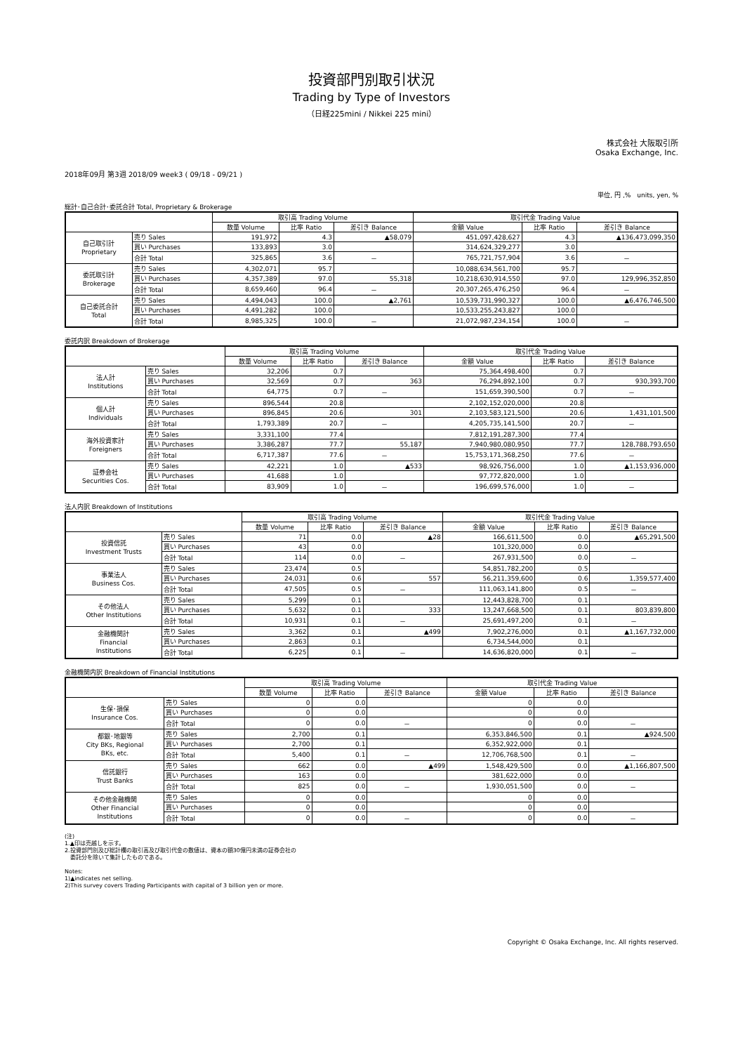投資部門別取引状況
Trading by Type of Investors
（日経225mini / Nikkei 225 mini）
株式会社 大阪取引所
Osaka Exchange, Inc.
2018年09月 第3週 2018/09 week3 ( 09/18 - 09/21 )
単位, 円 ,%　units, yen, %
総計･自己合計･委託合計 Total, Proprietary & Brokerage
| | | 取引高 Trading Volume | | | 取引代金 Trading Value | | |
| --- | --- | --- | --- | --- | --- | --- | --- |
| | | 数量 Volume | 比率 Ratio | 差引き Balance | 金額 Value | 比率 Ratio | 差引き Balance |
| 自己取引計 Proprietary | 売り Sales | 191,972 | 4.3 | ▲58,079 | 451,097,428,627 | 4.3 | ▲136,473,099,350 |
| | 買い Purchases | 133,893 | 3.0 | | 314,624,329,277 | 3.0 | |
| | 合計 Total | 325,865 | 3.6 | － | 765,721,757,904 | 3.6 | － |
| 委託取引計 Brokerage | 売り Sales | 4,302,071 | 95.7 | | 10,088,634,561,700 | 95.7 | |
| | 買い Purchases | 4,357,389 | 97.0 | 55,318 | 10,218,630,914,550 | 97.0 | 129,996,352,850 |
| | 合計 Total | 8,659,460 | 96.4 | － | 20,307,265,476,250 | 96.4 | － |
| 自己委託合計 Total | 売り Sales | 4,494,043 | 100.0 | ▲2,761 | 10,539,731,990,327 | 100.0 | ▲6,476,746,500 |
| | 買い Purchases | 4,491,282 | 100.0 | | 10,533,255,243,827 | 100.0 | |
| | 合計 Total | 8,985,325 | 100.0 | － | 21,072,987,234,154 | 100.0 | － |
委託内訳 Breakdown of Brokerage
| | | 取引高 Trading Volume | | | 取引代金 Trading Value | | |
| --- | --- | --- | --- | --- | --- | --- | --- |
| | | 数量 Volume | 比率 Ratio | 差引き Balance | 金額 Value | 比率 Ratio | 差引き Balance |
| 法人計 Institutions | 売り Sales | 32,206 | 0.7 | | 75,364,498,400 | 0.7 | |
| | 買い Purchases | 32,569 | 0.7 | 363 | 76,294,892,100 | 0.7 | 930,393,700 |
| | 合計 Total | 64,775 | 0.7 | － | 151,659,390,500 | 0.7 | － |
| 個人計 Individuals | 売り Sales | 896,544 | 20.8 | | 2,102,152,020,000 | 20.8 | |
| | 買い Purchases | 896,845 | 20.6 | 301 | 2,103,583,121,500 | 20.6 | 1,431,101,500 |
| | 合計 Total | 1,793,389 | 20.7 | － | 4,205,735,141,500 | 20.7 | － |
| 海外投資家計 Foreigners | 売り Sales | 3,331,100 | 77.4 | | 7,812,191,287,300 | 77.4 | |
| | 買い Purchases | 3,386,287 | 77.7 | 55,187 | 7,940,980,080,950 | 77.7 | 128,788,793,650 |
| | 合計 Total | 6,717,387 | 77.6 | － | 15,753,171,368,250 | 77.6 | － |
| 証券会社 Securities Cos. | 売り Sales | 42,221 | 1.0 | ▲533 | 98,926,756,000 | 1.0 | ▲1,153,936,000 |
| | 買い Purchases | 41,688 | 1.0 | | 97,772,820,000 | 1.0 | |
| | 合計 Total | 83,909 | 1.0 | － | 196,699,576,000 | 1.0 | － |
法人内訳 Breakdown of Institutions
| | | 取引高 Trading Volume | | | 取引代金 Trading Value | | |
| --- | --- | --- | --- | --- | --- | --- | --- |
| | | 数量 Volume | 比率 Ratio | 差引き Balance | 金額 Value | 比率 Ratio | 差引き Balance |
| 投資信託 Investment Trusts | 売り Sales | 71 | 0.0 | ▲28 | 166,611,500 | 0.0 | ▲65,291,500 |
| | 買い Purchases | 43 | 0.0 | | 101,320,000 | 0.0 | |
| | 合計 Total | 114 | 0.0 | － | 267,931,500 | 0.0 | － |
| 事業法人 Business Cos. | 売り Sales | 23,474 | 0.5 | | 54,851,782,200 | 0.5 | |
| | 買い Purchases | 24,031 | 0.6 | 557 | 56,211,359,600 | 0.6 | 1,359,577,400 |
| | 合計 Total | 47,505 | 0.5 | － | 111,063,141,800 | 0.5 | － |
| その他法人 Other Institutions | 売り Sales | 5,299 | 0.1 | | 12,443,828,700 | 0.1 | |
| | 買い Purchases | 5,632 | 0.1 | 333 | 13,247,668,500 | 0.1 | 803,839,800 |
| | 合計 Total | 10,931 | 0.1 | － | 25,691,497,200 | 0.1 | － |
| 金融機関計 Financial Institutions | 売り Sales | 3,362 | 0.1 | ▲499 | 7,902,276,000 | 0.1 | ▲1,167,732,000 |
| | 買い Purchases | 2,863 | 0.1 | | 6,734,544,000 | 0.1 | |
| | 合計 Total | 6,225 | 0.1 | － | 14,636,820,000 | 0.1 | － |
金融機関内訳 Breakdown of Financial Institutions
| | | 取引高 Trading Volume | | | 取引代金 Trading Value | | |
| --- | --- | --- | --- | --- | --- | --- | --- |
| | | 数量 Volume | 比率 Ratio | 差引き Balance | 金額 Value | 比率 Ratio | 差引き Balance |
| 生保･損保 Insurance Cos. | 売り Sales | 0 | 0.0 | | 0 | 0.0 | |
| | 買い Purchases | 0 | 0.0 | | 0 | 0.0 | |
| | 合計 Total | 0 | 0.0 | － | 0 | 0.0 | － |
| 都銀･地銀等 City BKs, Regional BKs, etc. | 売り Sales | 2,700 | 0.1 | | 6,353,846,500 | 0.1 | ▲924,500 |
| | 買い Purchases | 2,700 | 0.1 | | 6,352,922,000 | 0.1 | |
| | 合計 Total | 5,400 | 0.1 | － | 12,706,768,500 | 0.1 | － |
| 信託銀行 Trust Banks | 売り Sales | 662 | 0.0 | ▲499 | 1,548,429,500 | 0.0 | ▲1,166,807,500 |
| | 買い Purchases | 163 | 0.0 | | 381,622,000 | 0.0 | |
| | 合計 Total | 825 | 0.0 | － | 1,930,051,500 | 0.0 | － |
| その他金融機関 Other Financial Institutions | 売り Sales | 0 | 0.0 | | 0 | 0.0 | |
| | 買い Purchases | 0 | 0.0 | | 0 | 0.0 | |
| | 合計 Total | 0 | 0.0 | － | 0 | 0.0 | － |
(注)
1.▲印は売越しを示す。
2.投資部門別及び総計欄の取引高及び取引代金の数値は、資本の額30億円未満の証券会社の
　委託分を除いて集計したものである。
Notes:
1)▲indicates net selling.
2)This survey covers Trading Participants with capital of 3 billion yen or more.
Copyright © Osaka Exchange, Inc. All rights reserved.